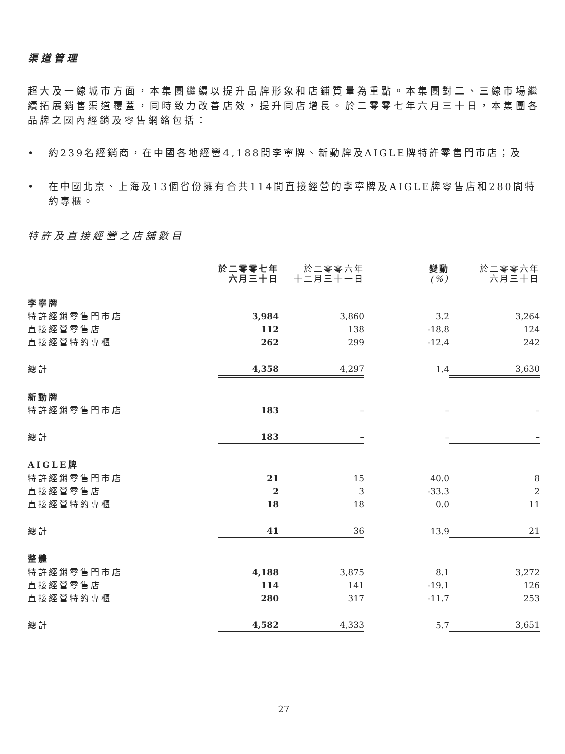渠道管理
超大及一線城市方面，本集團繼續以提升品牌形象和店鋪質量為重點。本集團對二、三線市場繼續拓展銷售渠道覆蓋，同時致力改善店效，提升同店增長。於二零零七年六月三十日，本集團各品牌之國內經銷及零售網絡包括：
• 約239名經銷商，在中國各地經營4,188間李寧牌、新動牌及AIGLE牌特許零售門市店；及
• 在中國北京、上海及13個省份擁有合共114間直接經營的李寧牌及AIGLE牌零售店和280間特約專櫃。
特許及直接經營之店舖數目
| | 於二零零七年 六月三十日 | 於二零零六年 十二月三十一日 | 變動 (%) | 於二零零六年 六月三十日 |
| --- | --- | --- | --- | --- |
| 李寧牌 | | | | |
| 特許經銷零售門市店 | 3,984 | 3,860 | 3.2 | 3,264 |
| 直接經營零售店 | 112 | 138 | -18.8 | 124 |
| 直接經營特約專櫃 | 262 | 299 | -12.4 | 242 |
| 總計 | 4,358 | 4,297 | 1.4 | 3,630 |
| 新動牌 | | | | |
| 特許經銷零售門市店 | 183 | – | – | – |
| 總計 | 183 | – | – | – |
| AIGLE牌 | | | | |
| 特許經銷零售門市店 | 21 | 15 | 40.0 | 8 |
| 直接經營零售店 | 2 | 3 | -33.3 | 2 |
| 直接經營特約專櫃 | 18 | 18 | 0.0 | 11 |
| 總計 | 41 | 36 | 13.9 | 21 |
| 整體 | | | | |
| 特許經銷零售門市店 | 4,188 | 3,875 | 8.1 | 3,272 |
| 直接經營零售店 | 114 | 141 | -19.1 | 126 |
| 直接經營特約專櫃 | 280 | 317 | -11.7 | 253 |
| 總計 | 4,582 | 4,333 | 5.7 | 3,651 |
27